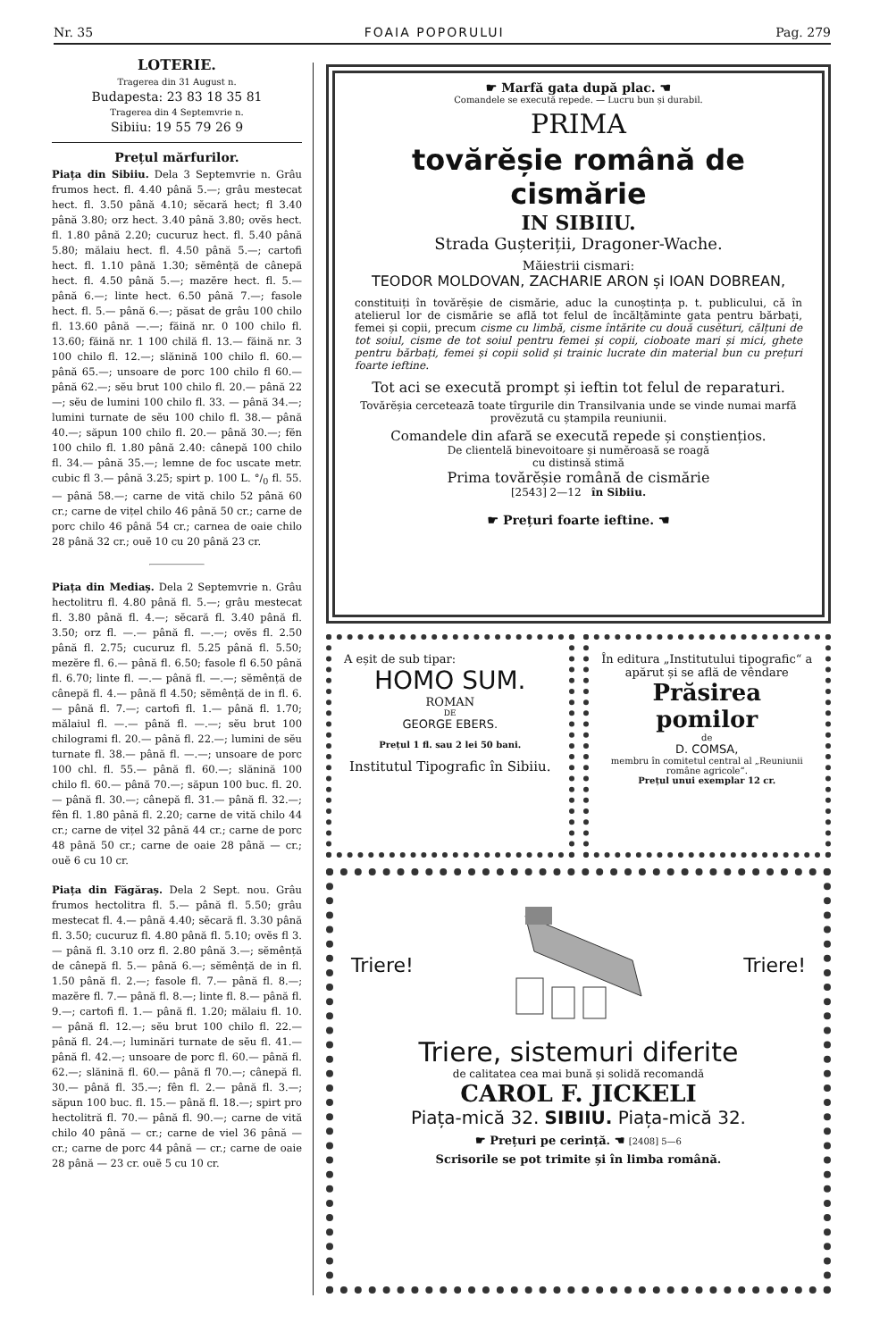Nr. 35 FOAIA POPORULUI Pag. 279
LOTERIE.
Tragerea din 31 August n.
Budapesta: 23 83 18 35 81
Tragerea din 4 Septemvrie n.
Sibiiu: 19 55 79 26 9
Prețul mărfurilor.
Piața din Sibiiu. Dela 3 Septemvrie n. Grâu frumos hect. fl. 4.40 până 5.—; grâu mestecat hect. fl. 3.50 până 4.10; sĕcară hect; fl 3.40 până 3.80; orz hect. 3.40 până 3.80; ovĕs hect. fl. 1.80 până 2.20; cucuruz hect. fl. 5.40 până 5.80; mălaiu hect. fl. 4.50 până 5.—; cartofi hect. fl. 1.10 până 1.30; sĕmênță de cânepă hect. fl. 4.50 până 5.—; mazĕre hect. fl. 5.— până 6.—; linte hect. 6.50 până 7.—; fasole hect. fl. 5.— până 6.—; păsat de grâu 100 chilo fl. 13.60 până —.—; făină nr. 0 100 chilo fl. 13.60; făină nr. 1 100 chilă fl. 13.— făină nr. 3 100 chilo fl. 12.—; slănină 100 chilo fl. 60.— până 65.—; unsoare de porc 100 chilo fl 60.— până 62.—; sĕu brut 100 chilo fl. 20.— până 22—; sĕu de lumini 100 chilo fl. 33. — până 34.—; lumini turnate de sĕu 100 chilo fl. 38.— până 40.—; săpun 100 chilo fl. 20.— până 30.—; fĕn 100 chilo fl. 1.80 până 2.40: cânepă 100 chilo fl. 34.— până 35.—; lemne de foc uscate metr. cubic fl 3.— până 3.25; spirt p. 100 L. °/<sub>0</sub> fl. 55.— până 58.—; carne de vită chilo 52 până 60 cr.; carne de vițel chilo 46 până 50 cr.; carne de porc chilo 46 până 54 cr.; carnea de oaie chilo 28 până 32 cr.; ouĕ 10 cu 20 până 23 cr.
Piața din Mediaș. Dela 2 Septemvrie n. Grâu hectolitru fl. 4.80 până fl. 5.—; grâu mestecat fl. 3.80 până fl. 4.—; sĕcară fl. 3.40 până fl. 3.50; orz fl. —.— până fl. —.—; ovĕs fl. 2.50 până fl. 2.75; cucuruz fl. 5.25 până fl. 5.50; mezĕre fl. 6.— până fl. 6.50; fasole fl 6.50 până fl. 6.70; linte fl. —.— până fl. —.—; sĕmênță de cânepă fl. 4.— până fl 4.50; sĕmênță de in fl. 6.— până fl. 7.—; cartofi fl. 1.— până fl. 1.70; mălaiul fl. —.— până fl. —.—; sĕu brut 100 chilogrami fl. 20.— până fl. 22.—; lumini de sĕu turnate fl. 38.— până fl. —.—; unsoare de porc 100 chl. fl. 55.— până fl. 60.—; slănină 100 chilo fl. 60.— până 70.—; săpun 100 buc. fl. 20.— până fl. 30.—; cânepă fl. 31.— până fl. 32.—; fên fl. 1.80 până fl. 2.20; carne de vită chilo 44 cr.; carne de vițel 32 până 44 cr.; carne de porc 48 până 50 cr.; carne de oaie 28 până — cr.; ouĕ 6 cu 10 cr.
Piața din Făgăraș. Dela 2 Sept. nou. Grâu frumos hectolitra fl. 5.— până fl. 5.50; grâu mestecat fl. 4.— până 4.40; sĕcară fl. 3.30 până fl. 3.50; cucuruz fl. 4.80 până fl. 5.10; ovĕs fl 3.— până fl. 3.10 orz fl. 2.80 până 3.—; sĕmênță de cânepă fl. 5.— până 6.—; sĕmênță de in fl. 1.50 până fl. 2.—; fasole fl. 7.— până fl. 8.—; mazĕre fl. 7.— până fl. 8.—; linte fl. 8.— până fl. 9.—; cartofi fl. 1.— până fl. 1.20; mălaiu fl. 10.— până fl. 12.—; sĕu brut 100 chilo fl. 22.— până fl. 24.—; luminări turnate de sĕu fl. 41.— până fl. 42.—; unsoare de porc fl. 60.— până fl. 62.—; slănină fl. 60.— până fl 70.—; cânepă fl. 30.— până fl. 35.—; fên fl. 2.— până fl. 3.—; săpun 100 buc. fl. 15.— până fl. 18.—; spirt pro hectolitră fl. 70.— până fl. 90.—; carne de vită chilo 40 până — cr.; carne de viel 36 până — cr.; carne de porc 44 până — cr.; carne de oaie 28 până — 23 cr. ouĕ 5 cu 10 cr.
☛ Marfă gata după plac. ☚
Comandele se execută repede. — Lucru bun și durabil.
PRIMA
tovărĕșie română de cismărie
IN SIBIIU.
Strada Gușteriții, Dragoner-Wache.
Măiestrii cismari:
TEODOR MOLDOVAN, ZACHARIE ARON și IOAN DOBREAN,
constituiți în tovărĕșie de cismărie, aduc la cunoștința p. t. publicului, că în atelierul lor de cismărie se află tot felul de încălțăminte gata pentru bărbați, femei și copii, precum cisme cu limbă, cisme întărite cu două cusĕturi, călțuni de tot soiul, cisme de tot soiul pentru femei și copii, cioboate mari și mici, ghete pentru bărbați, femei și copii solid și trainic lucrate din material bun cu prețuri foarte ieftine.
Tot aci se execută prompt și ieftin tot felul de reparaturi.
Tovărĕșia cerceteazā toate tîrgurile din Transilvania unde se vinde numai marfă provĕzută cu ștampila reuniunii.
Comandele din afară se execută repede și conștiențios.
De clientelă binevoitoare și numĕroasă se roagă
cu distinsă stimă
Prima tovărĕșie română de cismărie
[2543] 2—12 în Sibiiu.
☛ Prețuri foarte ieftine. ☚
A eșit de sub tipar:
HOMO SUM.
ROMAN
DE
GEORGE EBERS.
Prețul 1 fl. sau 2 lei 50 bani.
Institutul Tipografic în Sibiiu.
În editura „Institutului tipografic“ a apărut și se află de vêndare
Prăsirea pomilor
de
D. COMSA,
membru în comitetul central al „Reuniunii române agricole“.
Prețul unui exemplar 12 cr.
Triere! Triere!
Triere, sistemuri diferite
de calitatea cea mai bună și solidă recomandă
CAROL F. JICKELI
Piața-mică 32. SIBIIU. Piața-mică 32.
☛ Prețuri pe cerință. ☚ [2408] 5—6
Scrisorile se pot trimite și în limba română.